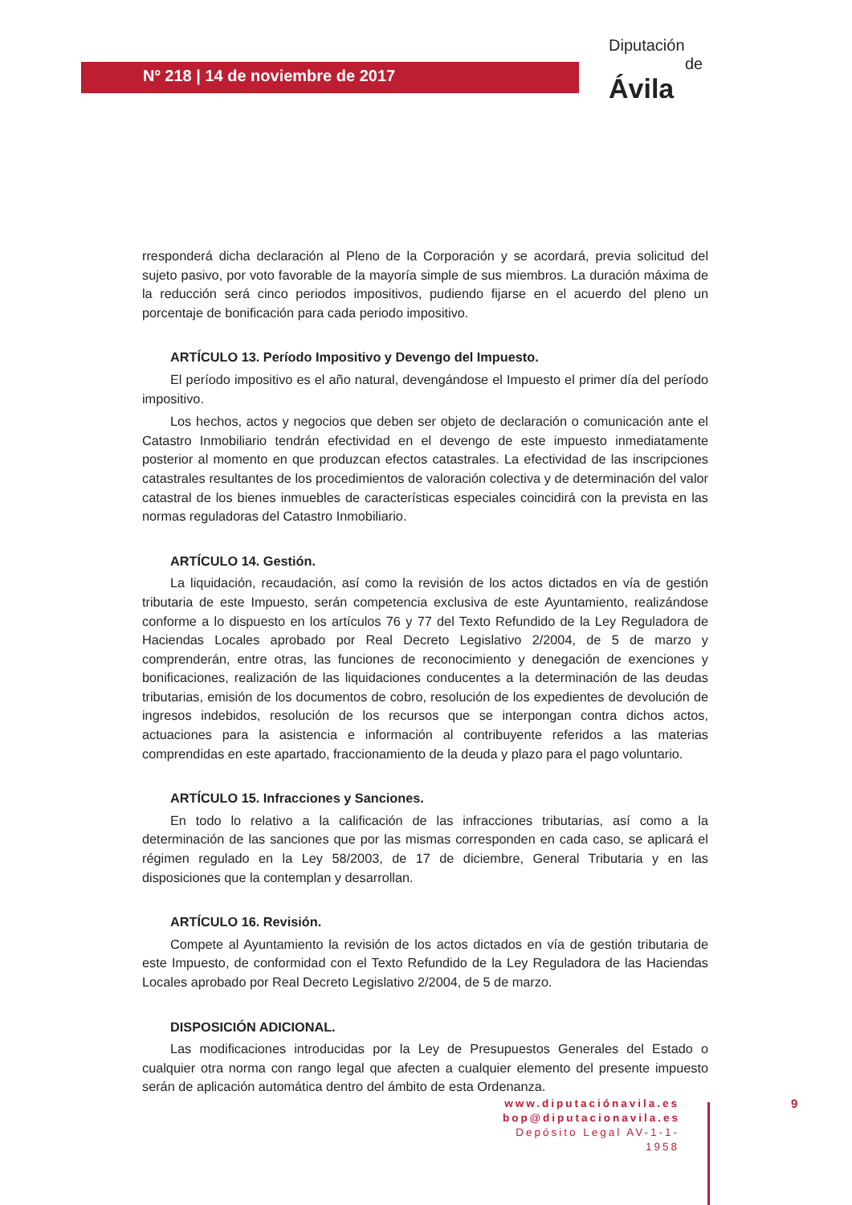Nº 218 | 14 de noviembre de 2017
Diputación
de Ávila
rresponderá dicha declaración al Pleno de la Corporación y se acordará, previa solicitud del sujeto pasivo, por voto favorable de la mayoría simple de sus miembros. La duración máxima de la reducción será cinco periodos impositivos, pudiendo fijarse en el acuerdo del pleno un porcentaje de bonificación para cada periodo impositivo.
ARTÍCULO 13. Período Impositivo y Devengo del Impuesto.
El período impositivo es el año natural, devengándose el Impuesto el primer día del período impositivo.
Los hechos, actos y negocios que deben ser objeto de declaración o comunicación ante el Catastro Inmobiliario tendrán efectividad en el devengo de este impuesto inmediatamente posterior al momento en que produzcan efectos catastrales. La efectividad de las inscripciones catastrales resultantes de los procedimientos de valoración colectiva y de determinación del valor catastral de los bienes inmuebles de características especiales coincidirá con la prevista en las normas reguladoras del Catastro Inmobiliario.
ARTÍCULO 14. Gestión.
La liquidación, recaudación, así como la revisión de los actos dictados en vía de gestión tributaria de este Impuesto, serán competencia exclusiva de este Ayuntamiento, realizándose conforme a lo dispuesto en los artículos 76 y 77 del Texto Refundido de la Ley Reguladora de Haciendas Locales aprobado por Real Decreto Legislativo 2/2004, de 5 de marzo y comprenderán, entre otras, las funciones de reconocimiento y denegación de exenciones y bonificaciones, realización de las liquidaciones conducentes a la determinación de las deudas tributarias, emisión de los documentos de cobro, resolución de los expedientes de devolución de ingresos indebidos, resolución de los recursos que se interpongan contra dichos actos, actuaciones para la asistencia e información al contribuyente referidos a las materias comprendidas en este apartado, fraccionamiento de la deuda y plazo para el pago voluntario.
ARTÍCULO 15. Infracciones y Sanciones.
En todo lo relativo a la calificación de las infracciones tributarias, así como a la determinación de las sanciones que por las mismas corresponden en cada caso, se aplicará el régimen regulado en la Ley 58/2003, de 17 de diciembre, General Tributaria y en las disposiciones que la contemplan y desarrollan.
ARTÍCULO 16. Revisión.
Compete al Ayuntamiento la revisión de los actos dictados en vía de gestión tributaria de este Impuesto, de conformidad con el Texto Refundido de la Ley Reguladora de las Haciendas Locales aprobado por Real Decreto Legislativo 2/2004, de 5 de marzo.
DISPOSICIÓN ADICIONAL.
Las modificaciones introducidas por la Ley de Presupuestos Generales del Estado o cualquier otra norma con rango legal que afecten a cualquier elemento del presente impuesto serán de aplicación automática dentro del ámbito de esta Ordenanza.
www.diputaciónavila.es
bop@diputacionavila.es
Depósito Legal AV-1-1-1958
9